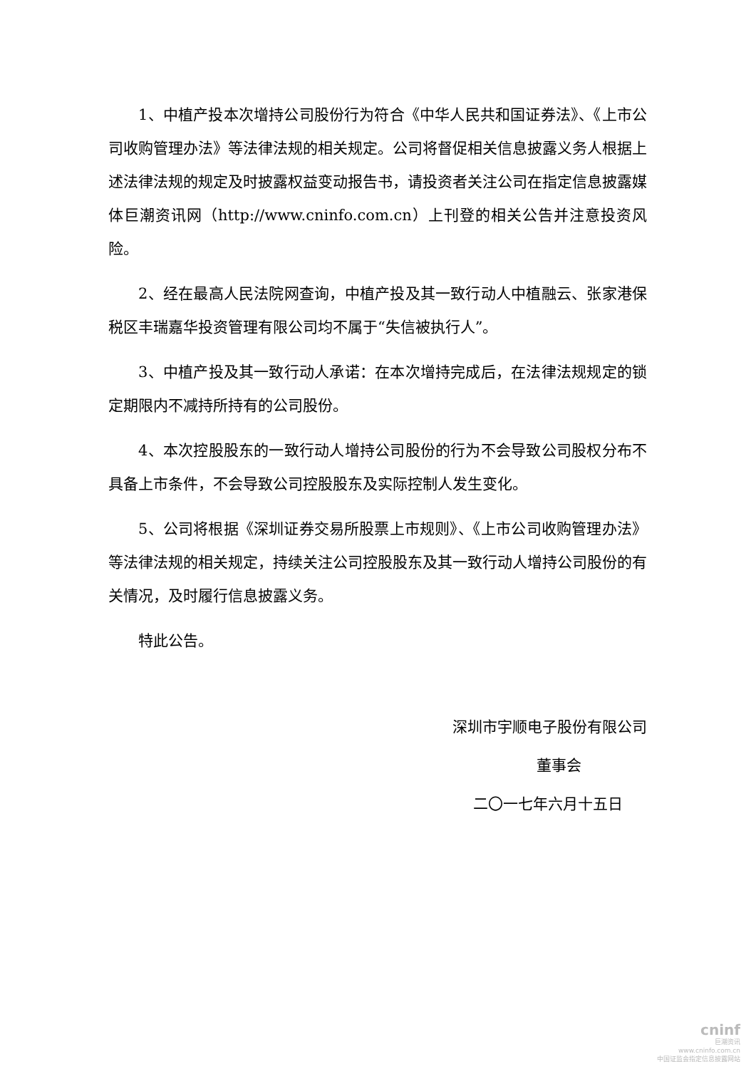1、中植产投本次增持公司股份行为符合《中华人民共和国证券法》、《上市公司收购管理办法》等法律法规的相关规定。公司将督促相关信息披露义务人根据上述法律法规的规定及时披露权益变动报告书，请投资者关注公司在指定信息披露媒体巨潮资讯网（http://www.cninfo.com.cn）上刊登的相关公告并注意投资风险。
2、经在最高人民法院网查询，中植产投及其一致行动人中植融云、张家港保税区丰瑞嘉华投资管理有限公司均不属于“失信被执行人”。
3、中植产投及其一致行动人承诺：在本次增持完成后，在法律法规规定的锁定期限内不减持所持有的公司股份。
4、本次控股股东的一致行动人增持公司股份的行为不会导致公司股权分布不具备上市条件，不会导致公司控股股东及实际控制人发生变化。
5、公司将根据《深圳证券交易所股票上市规则》、《上市公司收购管理办法》等法律法规的相关规定，持续关注公司控股股东及其一致行动人增持公司股份的有关情况，及时履行信息披露义务。
特此公告。
深圳市宇顺电子股份有限公司
董事会
二〇一七年六月十五日
cninf
巨潮资讯
www.cninfo.com.cn
中国证监会指定信息披露网站